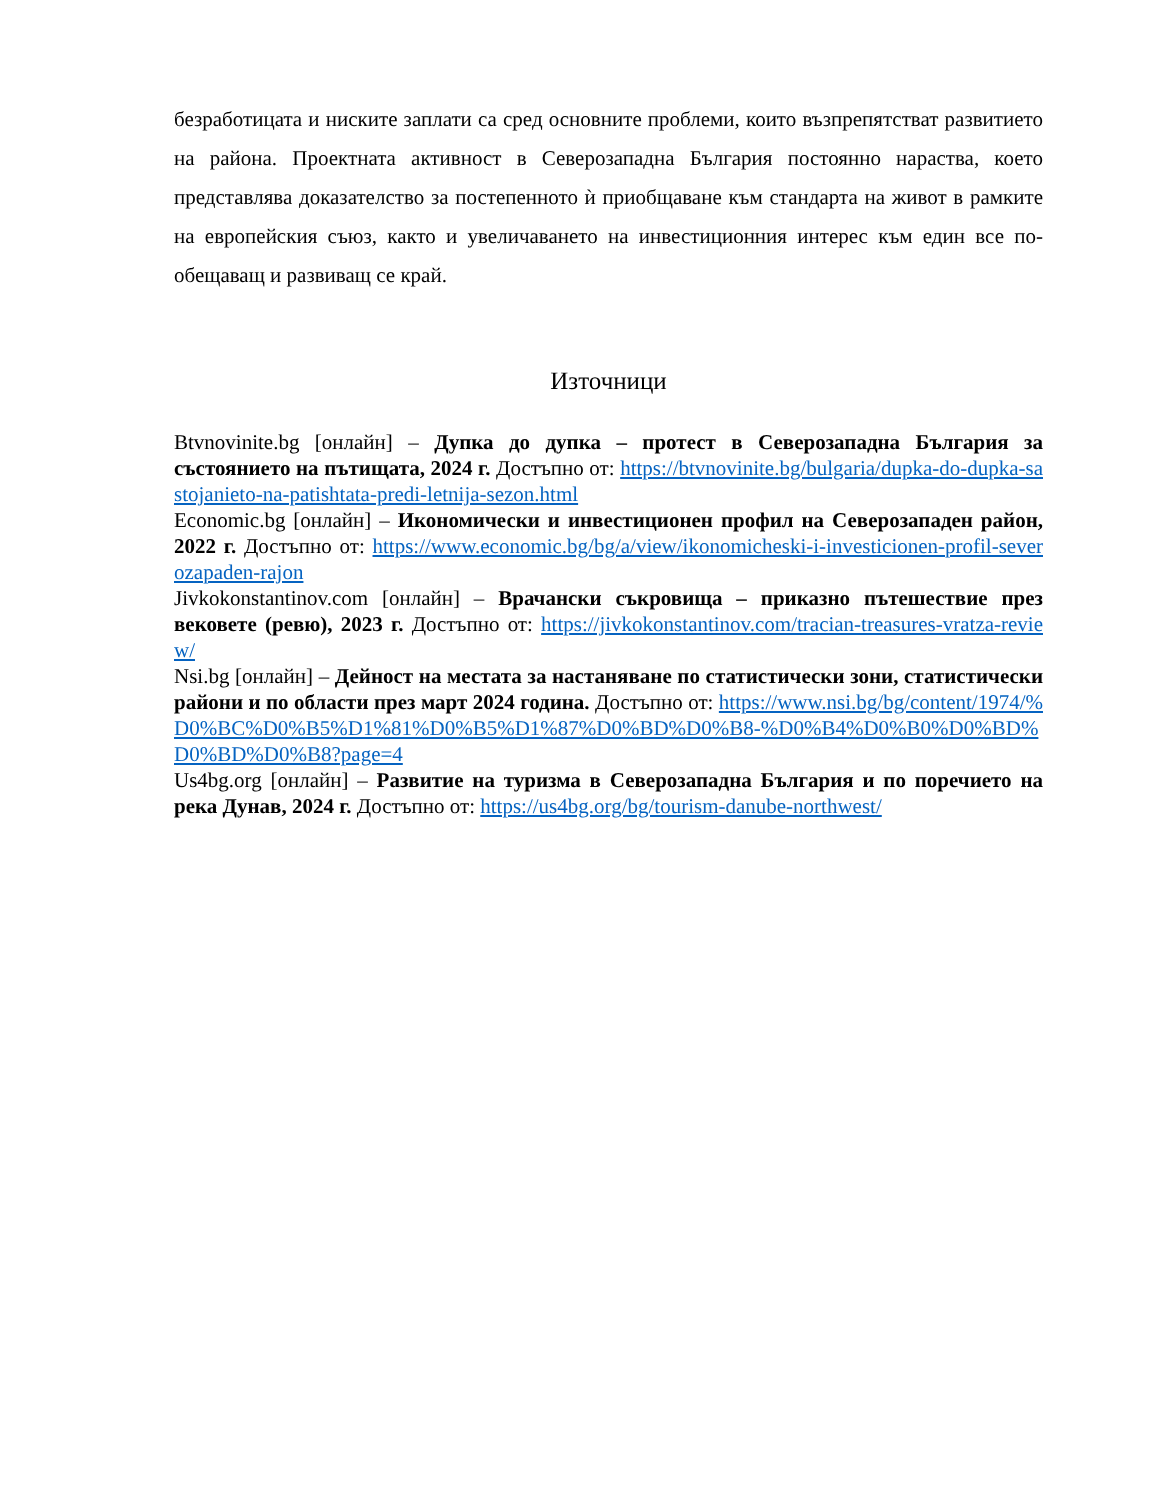безработицата и ниските заплати са сред основните проблеми, които възпрепятстват развитието на района. Проектната активност в Северозападна България постоянно нараства, което представлява доказателство за постепенното ѝ приобщаване към стандарта на живот в рамките на европейския съюз, както и увеличаването на инвестиционния интерес към един все по-обещаващ и развиващ се край.
Източници
Btvnovinite.bg [онлайн] – Дупка до дупка – протест в Северозападна България за състоянието на пътищата, 2024 г. Достъпно от: https://btvnovinite.bg/bulgaria/dupka-do-dupka-sastojanieto-na-patishtata-predi-letnija-sezon.html
Economic.bg [онлайн] – Икономически и инвестиционен профил на Северозападен район, 2022 г. Достъпно от: https://www.economic.bg/bg/a/view/ikonomicheski-i-investicionen-profil-severozapaden-rajon
Jivkokonstantinov.com [онлайн] – Врачански съкровища – приказно пътешествие през вековете (ревю), 2023 г. Достъпно от: https://jivkokonstantinov.com/tracian-treasures-vratza-review/
Nsi.bg [онлайн] – Дейност на местата за настаняване по статистически зони, статистически райони и по области през март 2024 година. Достъпно от: https://www.nsi.bg/bg/content/1974/%D0%BC%D0%B5%D1%81%D0%B5%D1%87%D0%BD%D0%B8-%D0%B4%D0%B0%D0%BD%D0%BD%D0%B8?page=4
Us4bg.org [онлайн] – Развитие на туризма в Северозападна България и по поречието на река Дунав, 2024 г. Достъпно от: https://us4bg.org/bg/tourism-danube-northwest/